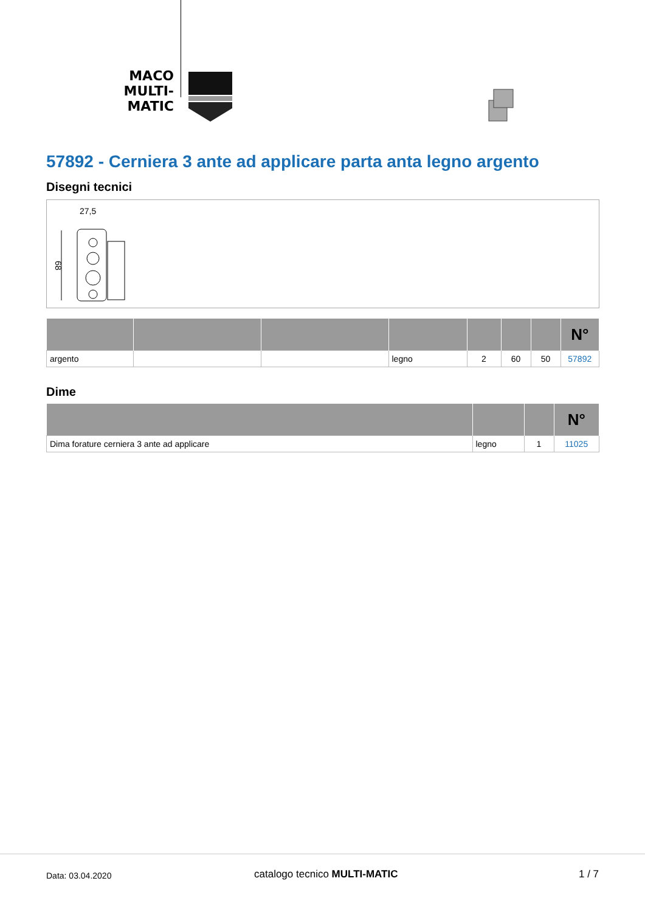MACO
MULTI-MATIC
57892 - Cerniera 3 ante ad applicare parta anta legno argento
Disegni tecnici
27,5
68
| | | | | | | | N° |
| --- | --- | --- | --- | --- | --- | --- | --- |
| argento | | | legno | 2 | 60 | 50 | 57892 |
Dime
| | | | N° |
| --- | --- | --- | --- |
| Dima forature cerniera 3 ante ad applicare | legno | 1 | 11025 |
Data: 03.04.2020 catalogo tecnico MULTI-MATIC 1 / 7